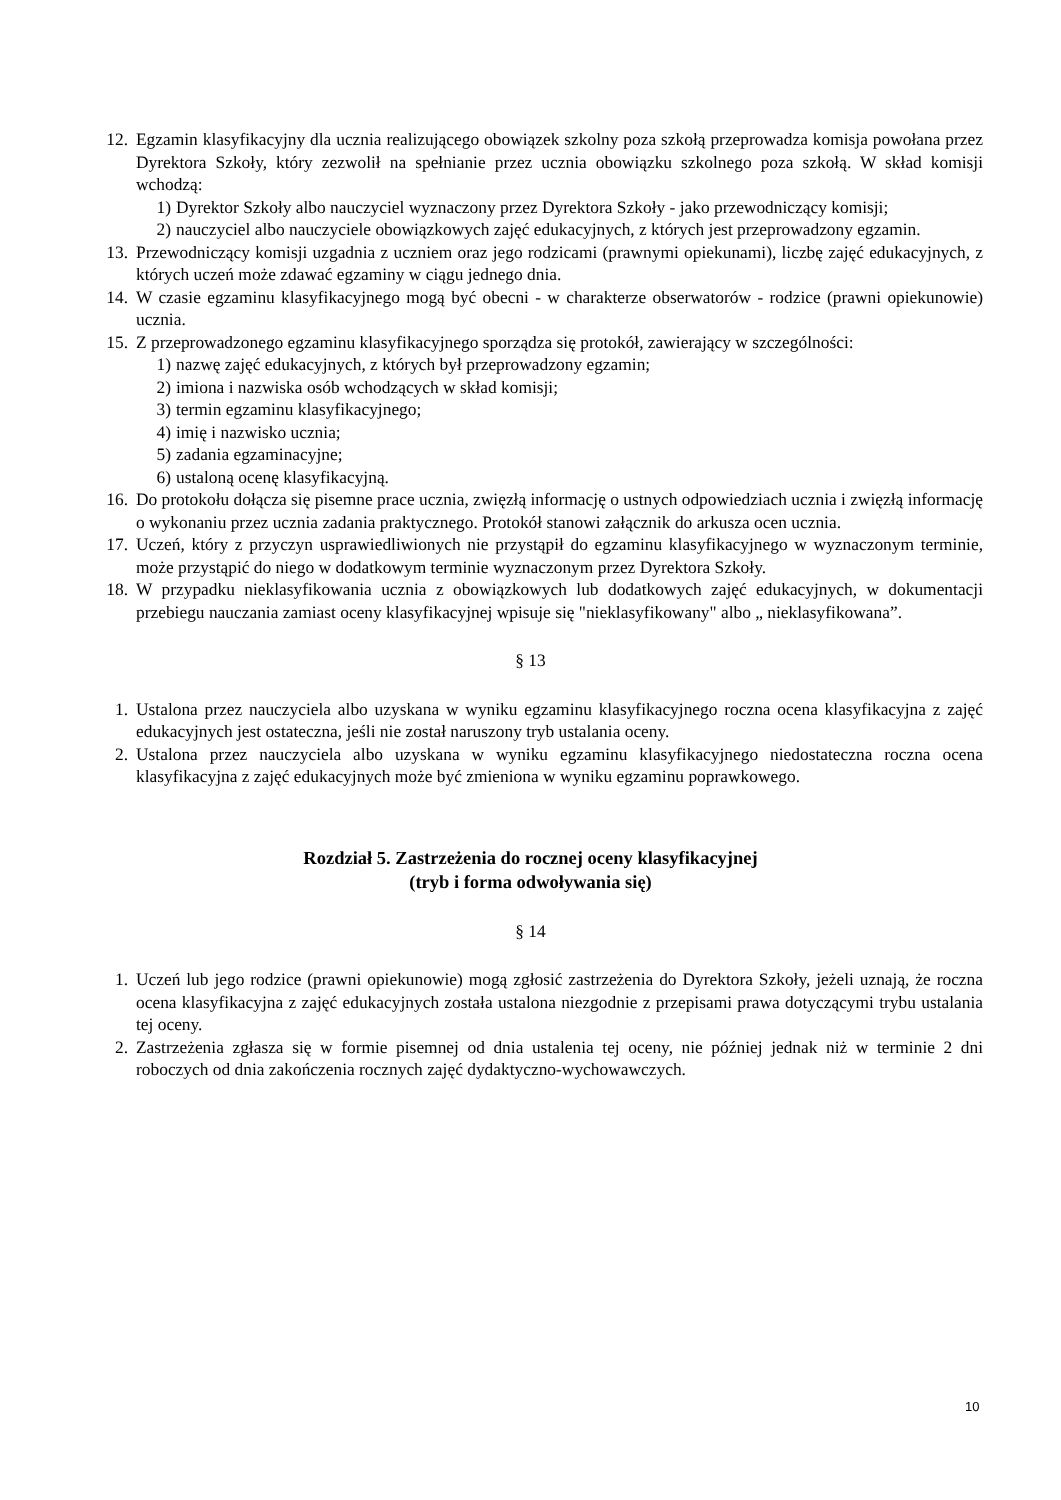12. Egzamin klasyfikacyjny dla ucznia realizującego obowiązek szkolny poza szkołą przeprowadza komisja powołana przez Dyrektora Szkoły, który zezwolił na spełnianie przez ucznia obowiązku szkolnego poza szkołą. W skład komisji wchodzą:
1) Dyrektor Szkoły albo nauczyciel wyznaczony przez Dyrektora Szkoły - jako przewodniczący komisji;
2) nauczyciel albo nauczyciele obowiązkowych zajęć edukacyjnych, z których jest przeprowadzony egzamin.
13. Przewodniczący komisji uzgadnia z uczniem oraz jego rodzicami (prawnymi opiekunami), liczbę zajęć edukacyjnych, z których uczeń może zdawać egzaminy w ciągu jednego dnia.
14. W czasie egzaminu klasyfikacyjnego mogą być obecni - w charakterze obserwatorów - rodzice (prawni opiekunowie) ucznia.
15. Z przeprowadzonego egzaminu klasyfikacyjnego sporządza się protokół, zawierający w szczególności:
1) nazwę zajęć edukacyjnych, z których był przeprowadzony egzamin;
2) imiona i nazwiska osób wchodzących w skład komisji;
3) termin egzaminu klasyfikacyjnego;
4) imię i nazwisko ucznia;
5) zadania egzaminacyjne;
6) ustaloną ocenę klasyfikacyjną.
16. Do protokołu dołącza się pisemne prace ucznia, zwięzłą informację o ustnych odpowiedziach ucznia i zwięzłą informację o wykonaniu przez ucznia zadania praktycznego. Protokół stanowi załącznik do arkusza ocen ucznia.
17. Uczeń, który z przyczyn usprawiedliwionych nie przystąpił do egzaminu klasyfikacyjnego w wyznaczonym terminie, może przystąpić do niego w dodatkowym terminie wyznaczonym przez Dyrektora Szkoły.
18. W przypadku nieklasyfikowania ucznia z obowiązkowych lub dodatkowych zajęć edukacyjnych, w dokumentacji przebiegu nauczania zamiast oceny klasyfikacyjnej wpisuje się "nieklasyfikowany" albo „ nieklasyfikowana”.
§ 13
1. Ustalona przez nauczyciela albo uzyskana w wyniku egzaminu klasyfikacyjnego roczna ocena klasyfikacyjna z zajęć edukacyjnych jest ostateczna, jeśli nie został naruszony tryb ustalania oceny.
2. Ustalona przez nauczyciela albo uzyskana w wyniku egzaminu klasyfikacyjnego niedostateczna roczna ocena klasyfikacyjna z zajęć edukacyjnych może być zmieniona w wyniku egzaminu poprawkowego.
Rozdział 5. Zastrzeżenia do rocznej oceny klasyfikacyjnej
(tryb i forma odwoływania się)
§ 14
1. Uczeń lub jego rodzice (prawni opiekunowie) mogą zgłosić zastrzeżenia do Dyrektora Szkoły, jeżeli uznają, że roczna ocena klasyfikacyjna z zajęć edukacyjnych została ustalona niezgodnie z przepisami prawa dotyczącymi trybu ustalania tej oceny.
2. Zastrzeżenia zgłasza się w formie pisemnej od dnia ustalenia tej oceny, nie później jednak niż w terminie 2 dni roboczych od dnia zakończenia rocznych zajęć dydaktyczno-wychowawczych.
10